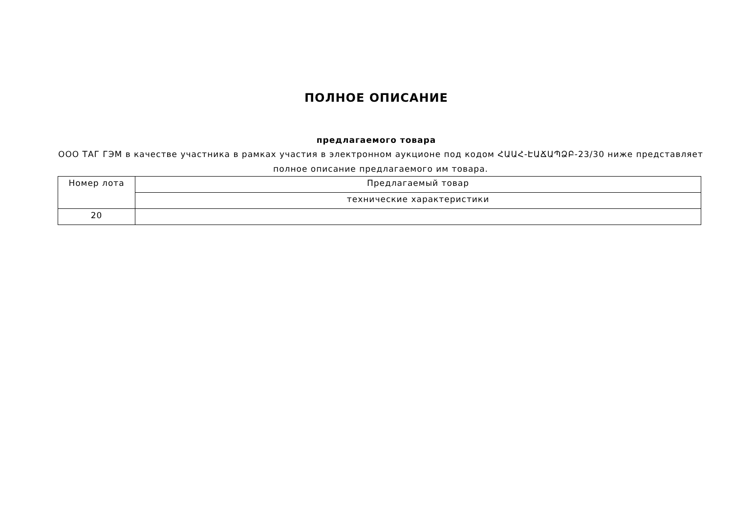ПОЛНОЕ ОПИСАНИЕ
предлагаемого товара
ООО ТАГ ГЭМ в качестве участника в рамках участия в электронном аукционе под кодом ՀԱԱՀ-ԷԱՃԱՊՁԲ-23/30 ниже представляет полное описание предлагаемого им товара.
| Номер лота | Предлагаемый товар |
| --- | --- |
| | технические характеристики |
| 20 | |